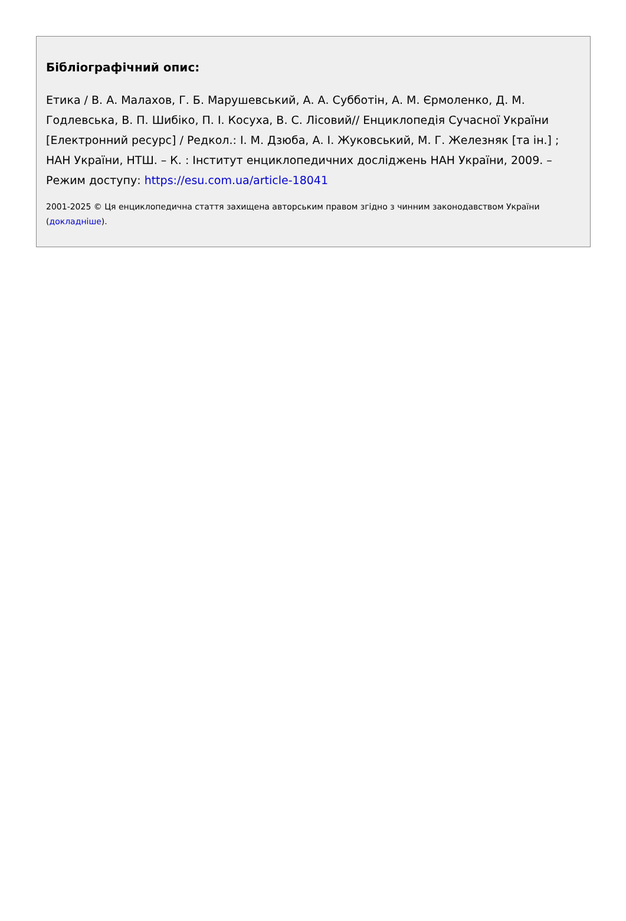Бібліографічний опис:
Етика / В. А. Малахов, Г. Б. Марушевський, А. А. Субботін, А. М. Єрмоленко, Д. М. Годлевська, В. П. Шибіко, П. І. Косуха, В. С. Лісовий// Енциклопедія Сучасної України [Електронний ресурс] / Редкол.: І. М. Дзюба, А. І. Жуковський, М. Г. Железняк [та ін.] ; НАН України, НТШ. – К. : Інститут енциклопедичних досліджень НАН України, 2009. – Режим доступу: https://esu.com.ua/article-18041
2001-2025 © Ця енциклопедична стаття захищена авторським правом згідно з чинним законодавством України (докладніше).